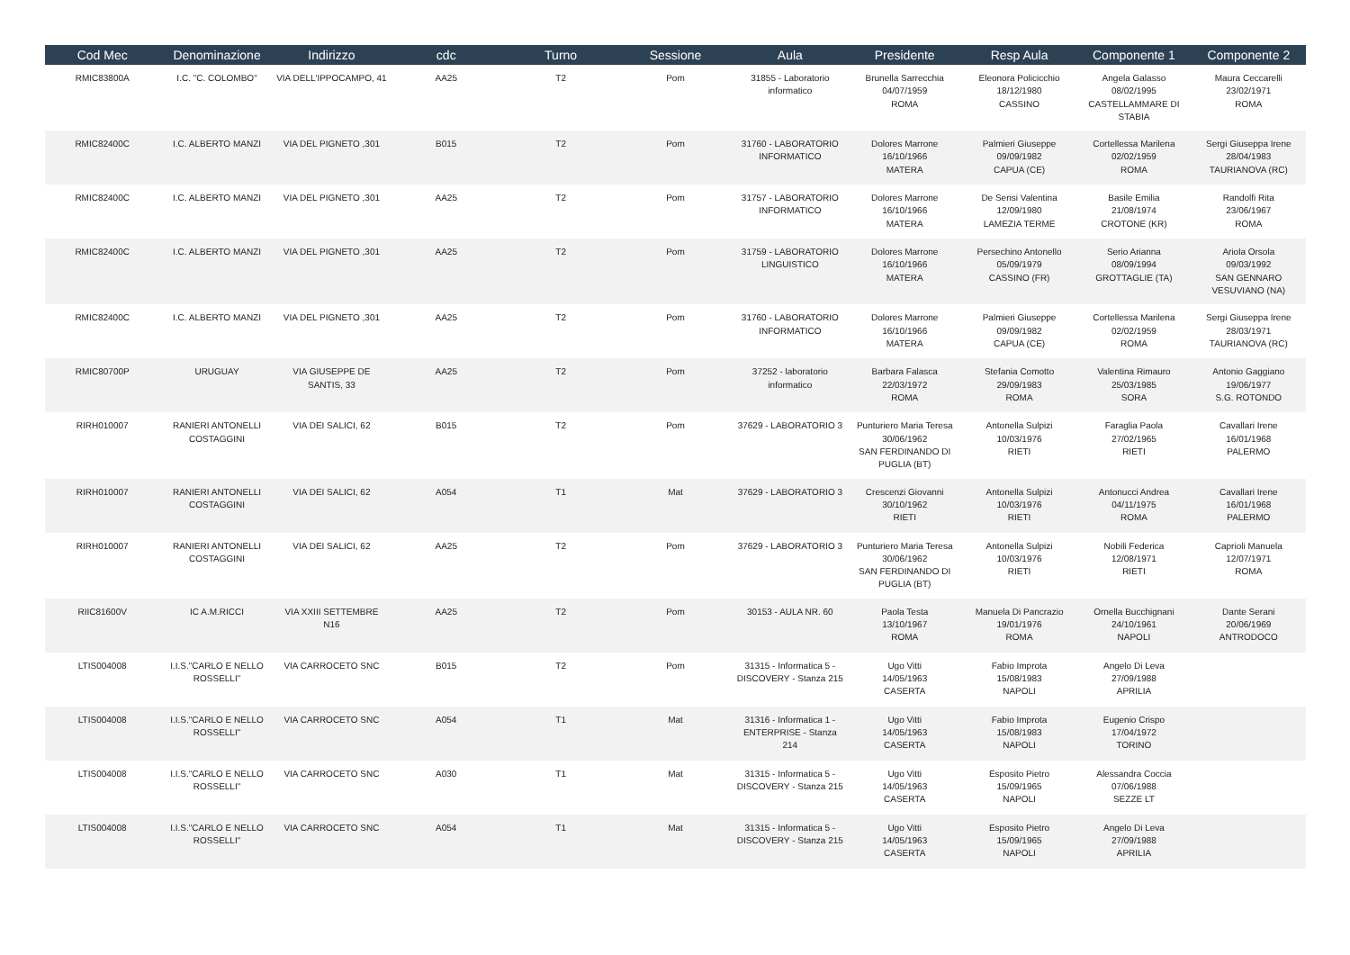| Cod Mec | Denominazione | Indirizzo | cdc | Turno | Sessione | Aula | Presidente | Resp Aula | Componente 1 | Componente 2 |
| --- | --- | --- | --- | --- | --- | --- | --- | --- | --- | --- |
| RMIC83800A | I.C. "C. COLOMBO" | VIA DELL'IPPOCAMPO, 41 | AA25 | T2 | Pom | 31855 - Laboratorio informatico | Brunella Sarrecchia 04/07/1959 ROMA | Eleonora Policicchio 18/12/1980 CASSINO | Angela Galasso 08/02/1995 CASTELLAMMARE DI STABIA | Maura Ceccarelli 23/02/1971 ROMA |
| RMIC82400C | I.C. ALBERTO MANZI | VIA DEL PIGNETO ,301 | B015 | T2 | Pom | 31760 - LABORATORIO INFORMATICO | Dolores Marrone 16/10/1966 MATERA | Palmieri Giuseppe 09/09/1982 CAPUA (CE) | Cortellessa Marilena 02/02/1959 ROMA | Sergi Giuseppa Irene 28/04/1983 TAURIANOVA (RC) |
| RMIC82400C | I.C. ALBERTO MANZI | VIA DEL PIGNETO ,301 | AA25 | T2 | Pom | 31757 - LABORATORIO INFORMATICO | Dolores Marrone 16/10/1966 MATERA | De Sensi Valentina 12/09/1980 LAMEZIA TERME | Basile Emilia 21/08/1974 CROTONE (KR) | Randolfi Rita 23/06/1967 ROMA |
| RMIC82400C | I.C. ALBERTO MANZI | VIA DEL PIGNETO ,301 | AA25 | T2 | Pom | 31759 - LABORATORIO LINGUISTICO | Dolores Marrone 16/10/1966 MATERA | Persechino Antonello 05/09/1979 CASSINO (FR) | Serio Arianna 08/09/1994 GROTTAGLIE (TA) | Ariola Orsola 09/03/1992 SAN GENNARO VESUVIANO (NA) |
| RMIC82400C | I.C. ALBERTO MANZI | VIA DEL PIGNETO ,301 | AA25 | T2 | Pom | 31760 - LABORATORIO INFORMATICO | Dolores Marrone 16/10/1966 MATERA | Palmieri Giuseppe 09/09/1982 CAPUA (CE) | Cortellessa Marilena 02/02/1959 ROMA | Sergi Giuseppa Irene 28/03/1971 TAURIANOVA (RC) |
| RMIC80700P | URUGUAY | VIA GIUSEPPE DE SANTIS, 33 | AA25 | T2 | Pom | 37252 - laboratorio informatico | Barbara Falasca 22/03/1972 ROMA | Stefania Comotto 29/09/1983 ROMA | Valentina Rimauro 25/03/1985 SORA | Antonio Gaggiano 19/06/1977 S.G. ROTONDO |
| RIRH010007 | RANIERI ANTONELLI COSTAGGINI | VIA DEI SALICI, 62 | B015 | T2 | Pom | 37629 - LABORATORIO 3 | Punturiero Maria Teresa 30/06/1962 SAN FERDINANDO DI PUGLIA (BT) | Antonella Sulpizi 10/03/1976 RIETI | Faraglia Paola 27/02/1965 RIETI | Cavallari Irene 16/01/1968 PALERMO |
| RIRH010007 | RANIERI ANTONELLI COSTAGGINI | VIA DEI SALICI, 62 | A054 | T1 | Mat | 37629 - LABORATORIO 3 | Crescenzi Giovanni 30/10/1962 RIETI | Antonella Sulpizi 10/03/1976 RIETI | Antonucci Andrea 04/11/1975 ROMA | Cavallari Irene 16/01/1968 PALERMO |
| RIRH010007 | RANIERI ANTONELLI COSTAGGINI | VIA DEI SALICI, 62 | AA25 | T2 | Pom | 37629 - LABORATORIO 3 | Punturiero Maria Teresa 30/06/1962 SAN FERDINANDO DI PUGLIA (BT) | Antonella Sulpizi 10/03/1976 RIETI | Nobili Federica 12/08/1971 RIETI | Caprioli Manuela 12/07/1971 ROMA |
| RIIC81600V | IC A.M.RICCI | VIA XXIII SETTEMBRE N16 | AA25 | T2 | Pom | 30153 - AULA NR. 60 | Paola Testa 13/10/1967 ROMA | Manuela Di Pancrazio 19/01/1976 ROMA | Ornella Bucchignani 24/10/1961 NAPOLI | Dante Serani 20/06/1969 ANTRODOCO |
| LTIS004008 | I.I.S."CARLO E NELLO ROSSELLI" | VIA CARROCETO SNC | B015 | T2 | Pom | 31315 - Informatica 5 - DISCOVERY - Stanza 215 | Ugo Vitti 14/05/1963 CASERTA | Fabio Improta 15/08/1983 NAPOLI | Angelo Di Leva 27/09/1988 APRILIA | |
| LTIS004008 | I.I.S."CARLO E NELLO ROSSELLI" | VIA CARROCETO SNC | A054 | T1 | Mat | 31316 - Informatica 1 - ENTERPRISE - Stanza 214 | Ugo Vitti 14/05/1963 CASERTA | Fabio Improta 15/08/1983 NAPOLI | Eugenio Crispo 17/04/1972 TORINO | |
| LTIS004008 | I.I.S."CARLO E NELLO ROSSELLI" | VIA CARROCETO SNC | A030 | T1 | Mat | 31315 - Informatica 5 - DISCOVERY - Stanza 215 | Ugo Vitti 14/05/1963 CASERTA | Esposito Pietro 15/09/1965 NAPOLI | Alessandra Coccia 07/06/1988 SEZZE LT | |
| LTIS004008 | I.I.S."CARLO E NELLO ROSSELLI" | VIA CARROCETO SNC | A054 | T1 | Mat | 31315 - Informatica 5 - DISCOVERY - Stanza 215 | Ugo Vitti 14/05/1963 CASERTA | Esposito Pietro 15/09/1965 NAPOLI | Angelo Di Leva 27/09/1988 APRILIA | |